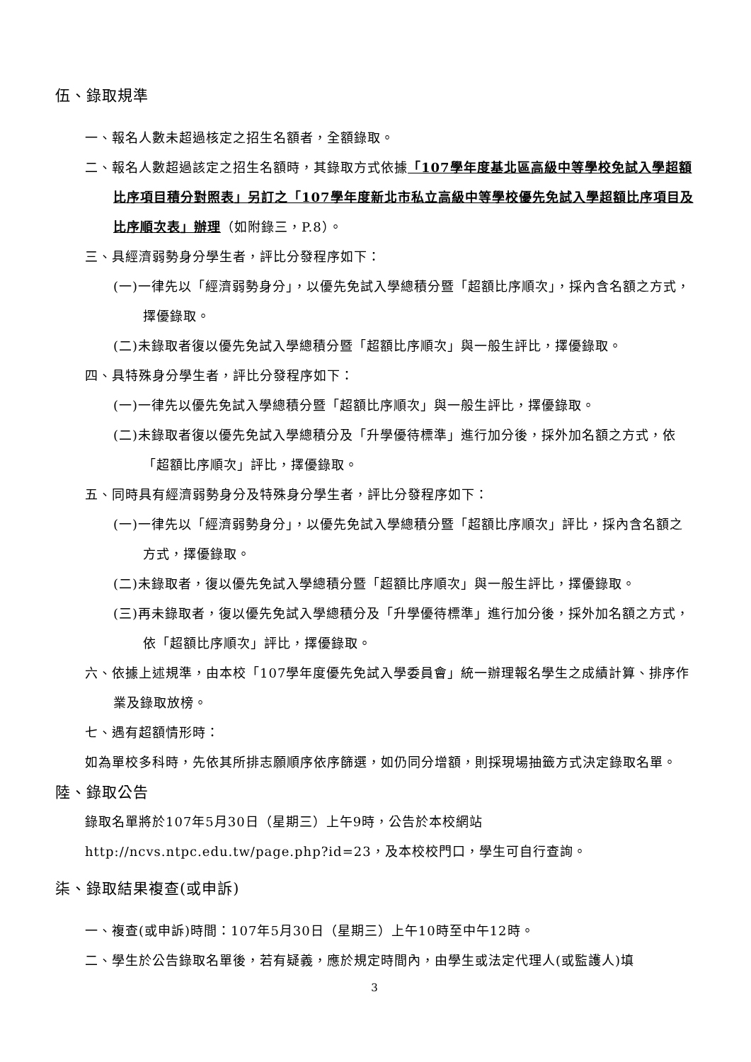伍、錄取規準
一、報名人數未超過核定之招生名額者，全額錄取。
二、報名人數超過該定之招生名額時，其錄取方式依據「107學年度基北區高級中等學校免試入學超額比序項目積分對照表」另訂之「107學年度新北市私立高級中等學校優先免試入學超額比序項目及比序順次表」辦理（如附錄三，P.8）。
三、具經濟弱勢身分學生者，評比分發程序如下：
(一)一律先以「經濟弱勢身分」，以優先免試入學總積分暨「超額比序順次」，採內含名額之方式，擇優錄取。
(二)未錄取者復以優先免試入學總積分暨「超額比序順次」與一般生評比，擇優錄取。
四、具特殊身分學生者，評比分發程序如下：
(一)一律先以優先免試入學總積分暨「超額比序順次」與一般生評比，擇優錄取。
(二)未錄取者復以優先免試入學總積分及「升學優待標準」進行加分後，採外加名額之方式，依「超額比序順次」評比，擇優錄取。
五、同時具有經濟弱勢身分及特殊身分學生者，評比分發程序如下：
(一)一律先以「經濟弱勢身分」，以優先免試入學總積分暨「超額比序順次」評比，採內含名額之方式，擇優錄取。
(二)未錄取者，復以優先免試入學總積分暨「超額比序順次」與一般生評比，擇優錄取。
(三)再未錄取者，復以優先免試入學總積分及「升學優待標準」進行加分後，採外加名額之方式，依「超額比序順次」評比，擇優錄取。
六、依據上述規準，由本校「107學年度優先免試入學委員會」統一辦理報名學生之成績計算、排序作業及錄取放榜。
七、遇有超額情形時：
如為單校多科時，先依其所排志願順序依序篩選，如仍同分增額，則採現場抽籤方式決定錄取名單。
陸、錄取公告
錄取名單將於107年5月30日（星期三）上午9時，公告於本校網站
http://ncvs.ntpc.edu.tw/page.php?id=23，及本校校門口，學生可自行查詢。
柒、錄取結果複查(或申訴)
一、複查(或申訴)時間：107年5月30日（星期三）上午10時至中午12時。
二、學生於公告錄取名單後，若有疑義，應於規定時間內，由學生或法定代理人(或監護人)填
3